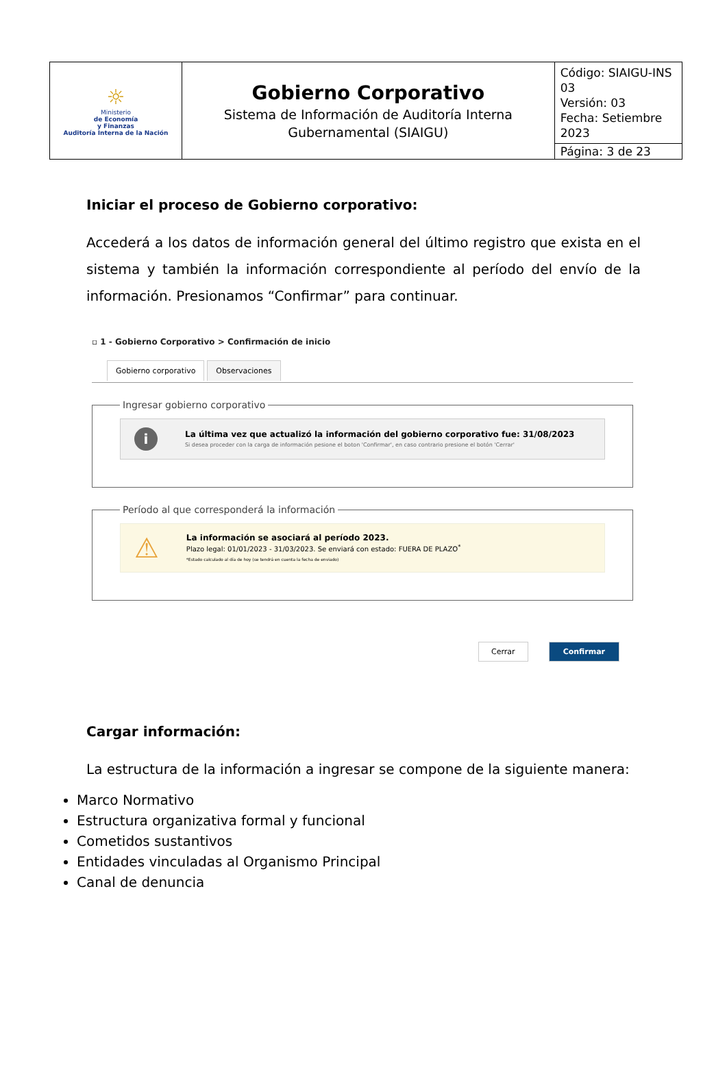| ☼ Ministerio de Economía y Finanzas Auditoría Interna de la Nación | Gobierno Corporativo Sistema de Información de Auditoría Interna Gubernamental (SIAIGU) | Código: SIAIGU-INS 03 Versión: 03 Fecha: Setiembre 2023 |
| | | Página: 3 de 23 |
Iniciar el proceso de Gobierno corporativo:
Accederá a los datos de información general del último registro que exista en el sistema y también la información correspondiente al período del envío de la información. Presionamos “Confirmar” para continuar.
▫ 1 - Gobierno Corporativo > Confirmación de inicio
Gobierno corporativo Observaciones
Ingresar gobierno corporativo
i
La última vez que actualizó la información del gobierno corporativo fue: 31/08/2023
Si desea proceder con la carga de información pesione el boton 'Confirmar', en caso contrario presione el botón 'Cerrar'
Período al que corresponderá la información
⚠
La información se asociará al período 2023.
Plazo legal: 01/01/2023 - 31/03/2023. Se enviará con estado: FUERA DE PLAZO<sup>*</sup>
*Estado calculado al día de hoy (se tendrá en cuenta la fecha de enviado)
Cerrar Confirmar
Cargar información:
La estructura de la información a ingresar se compone de la siguiente manera:
Marco Normativo
Estructura organizativa formal y funcional
Cometidos sustantivos
Entidades vinculadas al Organismo Principal
Canal de denuncia